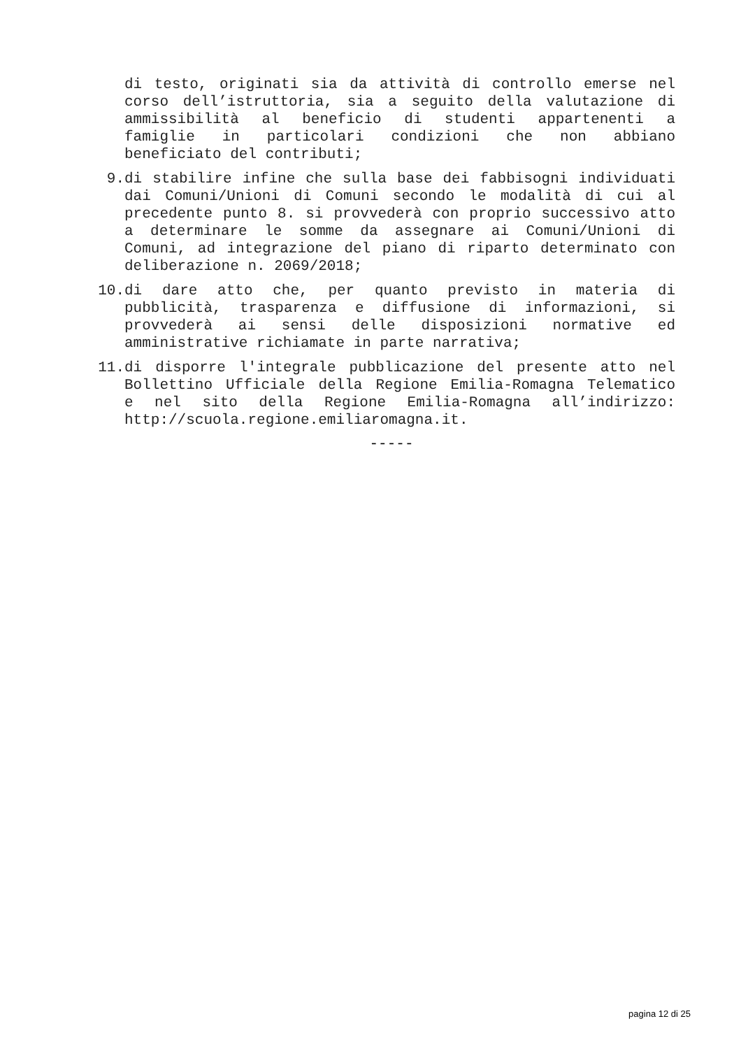di testo, originati sia da attività di controllo emerse nel
corso dell’istruttoria, sia a seguito della valutazione di
ammissibilità al beneficio di studenti appartenenti a
famiglie in particolari condizioni che non abbiano
beneficiato del contributi;
9. di stabilire infine che sulla base dei fabbisogni individuati
dai Comuni/Unioni di Comuni secondo le modalità di cui al
precedente punto 8. si provvederà con proprio successivo atto
a determinare le somme da assegnare ai Comuni/Unioni di
Comuni, ad integrazione del piano di riparto determinato con
deliberazione n. 2069/2018;
10. di dare atto che, per quanto previsto in materia di
pubblicità, trasparenza e diffusione di informazioni, si
provvederà ai sensi delle disposizioni normative ed
amministrative richiamate in parte narrativa;
11. di disporre l'integrale pubblicazione del presente atto nel
Bollettino Ufficiale della Regione Emilia-Romagna Telematico
e nel sito della Regione Emilia-Romagna all’indirizzo:
http://scuola.regione.emiliaromagna.it.
-----
pagina 12 di 25